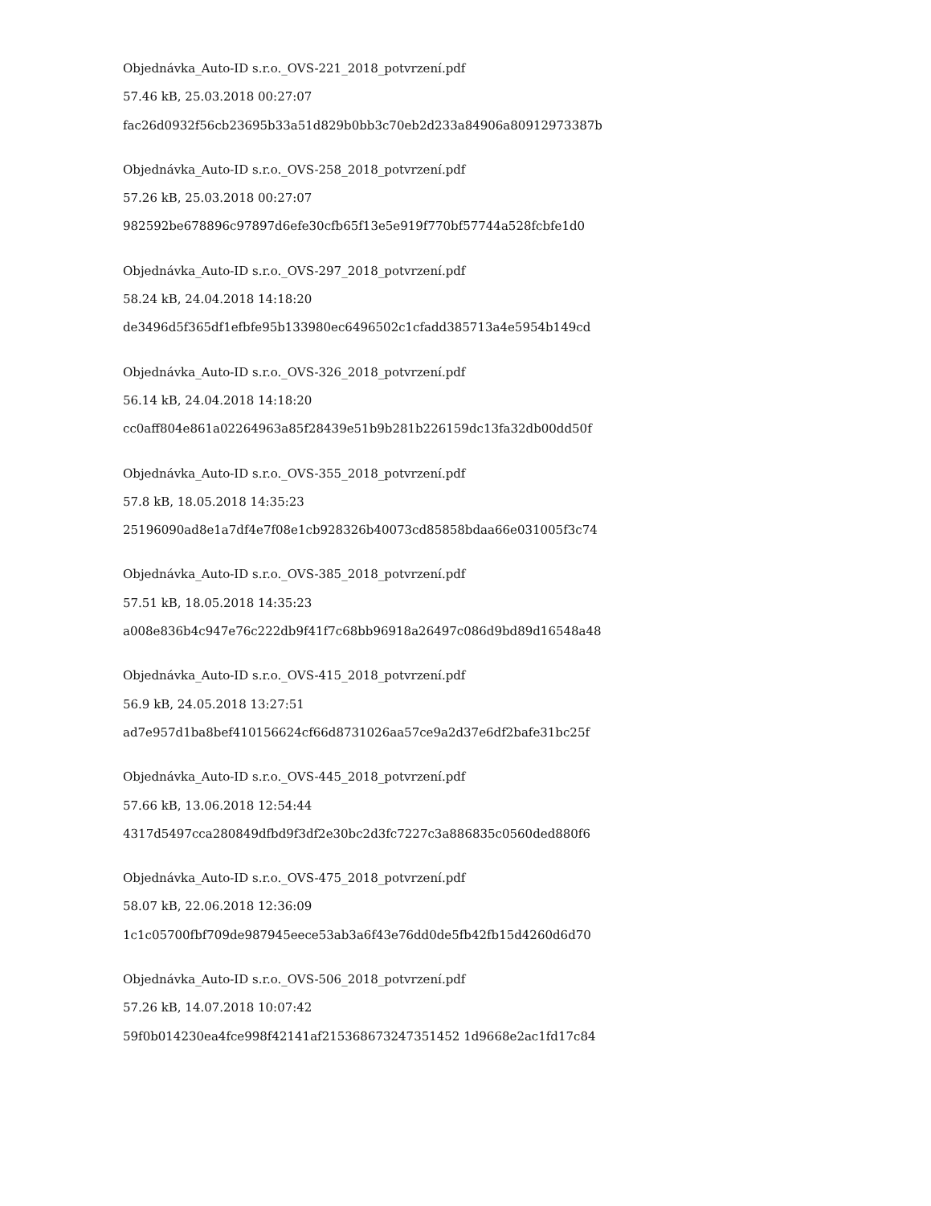Objednávka_Auto-ID s.r.o._OVS-221_2018_potvrzení.pdf
57.46 kB, 25.03.2018 00:27:07
fac26d0932f56cb23695b33a51d829b0bb3c70eb2d233a84906a80912973387b
Objednávka_Auto-ID s.r.o._OVS-258_2018_potvrzení.pdf
57.26 kB, 25.03.2018 00:27:07
982592be678896c97897d6efe30cfb65f13e5e919f770bf57744a528fcbfe1d0
Objednávka_Auto-ID s.r.o._OVS-297_2018_potvrzení.pdf
58.24 kB, 24.04.2018 14:18:20
de3496d5f365df1efbfe95b133980ec6496502c1cfadd385713a4e5954b149cd
Objednávka_Auto-ID s.r.o._OVS-326_2018_potvrzení.pdf
56.14 kB, 24.04.2018 14:18:20
cc0aff804e861a02264963a85f28439e51b9b281b226159dc13fa32db00dd50f
Objednávka_Auto-ID s.r.o._OVS-355_2018_potvrzení.pdf
57.8 kB, 18.05.2018 14:35:23
25196090ad8e1a7df4e7f08e1cb928326b40073cd85858bdaa66e031005f3c74
Objednávka_Auto-ID s.r.o._OVS-385_2018_potvrzení.pdf
57.51 kB, 18.05.2018 14:35:23
a008e836b4c947e76c222db9f41f7c68bb96918a26497c086d9bd89d16548a48
Objednávka_Auto-ID s.r.o._OVS-415_2018_potvrzení.pdf
56.9 kB, 24.05.2018 13:27:51
ad7e957d1ba8bef410156624cf66d8731026aa57ce9a2d37e6df2bafe31bc25f
Objednávka_Auto-ID s.r.o._OVS-445_2018_potvrzení.pdf
57.66 kB, 13.06.2018 12:54:44
4317d5497cca280849dfbd9f3df2e30bc2d3fc7227c3a886835c0560ded880f6
Objednávka_Auto-ID s.r.o._OVS-475_2018_potvrzení.pdf
58.07 kB, 22.06.2018 12:36:09
1c1c05700fbf709de987945eece53ab3a6f43e76dd0de5fb42fb15d4260d6d70
Objednávka_Auto-ID s.r.o._OVS-506_2018_potvrzení.pdf
57.26 kB, 14.07.2018 10:07:42
59f0b014230ea4fce998f42141af215368673247351452 1d9668e2ac1fd17c84